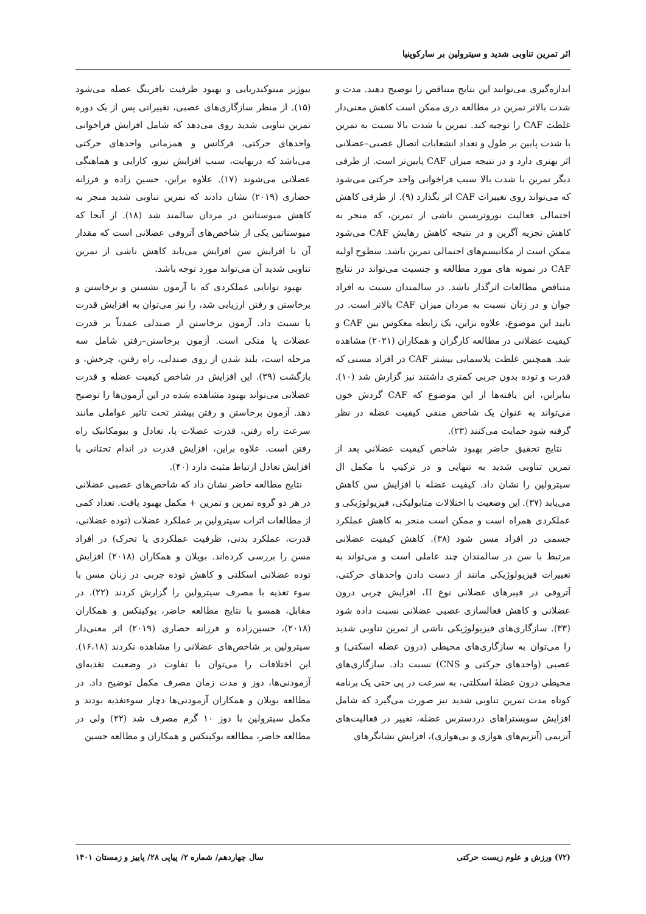اثر تمرین تناوبی شدید و سیترولین بر سارکوپنیا
اندازه‌گیری می‌توانند این نتایج متناقض را توضیح دهند. مدت و شدت بالاتر تمرین در مطالعه دری ممکن است کاهش معنی‌دار غلظت CAF را توجیه کند. تمرین با شدت بالا نسبت به تمرین با شدت پایین بر طول و تعداد انشعابات اتصال عصبی–عضلانی اثر بهتری دارد و در نتیجه میزان CAF پایین‌تر است. از طرفی دیگر تمرین با شدت بالا سبب فراخوانی واحد حرکتی می‌شود که می‌تواند روی تغییرات CAF اثر بگذارد (۹). از طرفی کاهش احتمالی فعالیت نوروترپسین ناشی از تمرین، که منجر به کاهش تجزیه آگرین و در نتیجه کاهش رهایش CAF می‌شود ممکن است از مکانیسم‌های احتمالی تمرین باشد. سطوح اولیه CAF در نمونه های مورد مطالعه و جنسیت می‌تواند در نتایج متناقض مطالعات اثرگذار باشد. در سالمندان نسبت به افراد جوان و در زنان نسبت به مردان میزان CAF بالاتر است. در تایید این موضوع، علاوه براین، یک رابطه معکوس بین CAF و کیفیت عضلانی در مطالعه کارگران و همکاران (۲۰۲۱) مشاهده شد. همچنین غلظت پلاسمایی بیشتر CAF در افراد مسنی که قدرت و توده بدون چربی کمتری داشتند نیز گزارش شد (۱۰). بنابراین، این یافته‌ها از این موضوع که CAF گردش خون می‌تواند به عنوان یک شاخص منفی کیفیت عضله در نظر گرفته شود حمایت می‌کنند (۲۳).
نتایج تحقیق حاضر بهبود شاخص کیفیت عضلانی بعد از تمرین تناوبی شدید به تنهایی و در ترکیب با مکمل ال سیترولین را نشان داد. کیفیت عضله با افزایش سن کاهش می‌یابد (۳۷). این وضعیت با اختلالات متابولیکی، فیزیولوژیکی و عملکردی همراه است و ممکن است منجر به کاهش عملکرد جسمی در افراد مسن شود (۳۸). کاهش کیفیت عضلانی مرتبط با سن در سالمندان چند عاملی است و می‌تواند به تغییرات فیزیولوژیکی مانند از دست دادن واحدهای حرکتی، آتروفی در فیبرهای عضلانی نوع II، افزایش چربی درون عضلانی و کاهش فعالسازی عصبی عضلانی نسبت داده شود (۳۳). سازگاری‌های فیزیولوژیکی ناشی از تمرین تناوبی شدید را می‌توان به سازگاری‌های محیطی (درون عضله اسکتی) و عصبی (واحدهای حرکتی و CNS) نسبت داد. سازگاری‌های محیطی درون عضلهٔ اسکلتی، به سرعت در پی حتی یک برنامه کوتاه مدت تمرین تناوبی شدید نیز صورت می‌گیرد که شامل افزایش سوبستراهای دردسترس عضله، تغییر در فعالیت‌های آنزیمی (آنزیم‌های هوازی و بی‌هوازی)، افزایش نشانگرهای
بیوژنز میتوکندریایی و بهبود ظرفیت بافرینگ عضله می‌شود (۱۵). از منظر سازگاری‌های عصبی، تغییراتی پس از یک دوره تمرین تناوبی شدید روی می‌دهد که شامل افزایش فراخوانی واحدهای حرکتی، فرکانس و همزمانی واحدهای حرکتی می‌باشد که درنهایت، سبب افزایش نیرو، کارایی و هماهنگی عضلانی می‌شوند (۱۷). علاوه براین، حسین زاده و فرزانه حصاری (۲۰۱۹) نشان دادند که تمرین تناوبی شدید منجر به کاهش میوستاتین در مردان سالمند شد (۱۸). از آنجا که میوستاتین یکی از شاخص‌های آتروفی عضلانی است که مقدار آن با افزایش سن افزایش می‌یابد کاهش ناشی از تمرین تناوبی شدید آن می‌تواند مورد توجه باشد.
بهبود توانایی عملکردی که با آزمون نشستن و برخاستن و برخاستن و رفتن ارزیابی شد، را نیز می‌توان به افزایش قدرت پا نسبت داد. آزمون برخاستن از صندلی عمدتاً بر قدرت عضلات پا متکی است. آزمون برخاستن–رفتن شامل سه مرحله است، بلند شدن از روی صندلی، راه رفتن، چرخش، و بازگشت (۳۹). این افزایش در شاخص کیفیت عضله و قدرت عضلانی می‌تواند بهبود مشاهده شده در این آزمون‌ها را توضیح دهد. آزمون برخاستن و رفتن بیشتر تحت تاثیر عواملی مانند سرعت راه رفتن، قدرت عضلات پا، تعادل و بیومکانیک راه رفتن است. علاوه براین، افزایش قدرت در اندام تحتانی با افزایش تعادل ارتباط مثبت دارد (۴۰).
نتایج مطالعه حاضر نشان داد که شاخص‌های عصبی عضلانی در هر دو گروه تمرین و تمرین + مکمل بهبود یافت. تعداد کمی از مطالعات اثرات سیترولین بر عملکرد عضلات (توده عضلانی، قدرت، عملکرد بدنی، ظرفیت عملکردی یا تحرک) در افراد مسن را بررسی کرده‌اند. بویلان و همکاران (۲۰۱۸) افزایش توده عضلانی اسکلتی و کاهش توده چربی در زنان مسن با سوء تغذیه با مصرف سیترولین را گزارش کردند (۲۲). در مقابل، همسو با نتایج مطالعه حاضر، بوکینکس و همکاران (۲۰۱۸)، حسین‌زاده و فرزانه حصاری (۲۰۱۹) اثر معنی‌دار سیترولین بر شاخص‌های عضلانی را مشاهده نکردند (۱۶،۱۸). این اختلافات را می‌توان با تفاوت در وضعیت تغذیه‌ای آزمودنی‌ها، دوز و مدت زمان مصرف مکمل توضیح داد. در مطالعه بویلان و همکاران آزمودنی‌ها دچار سوءتغذیه بودند و مکمل سیترولین با دوز ۱۰ گرم مصرف شد (۲۲) ولی در مطالعه حاضر، مطالعه بوکینکس و همکاران و مطالعه حسین
(۷۲) ورزش و علوم زیست حرکتی سال چهاردهم/ شماره ۲/ پیاپی ۲۸/ پاییز و زمستان ۱۴۰۱